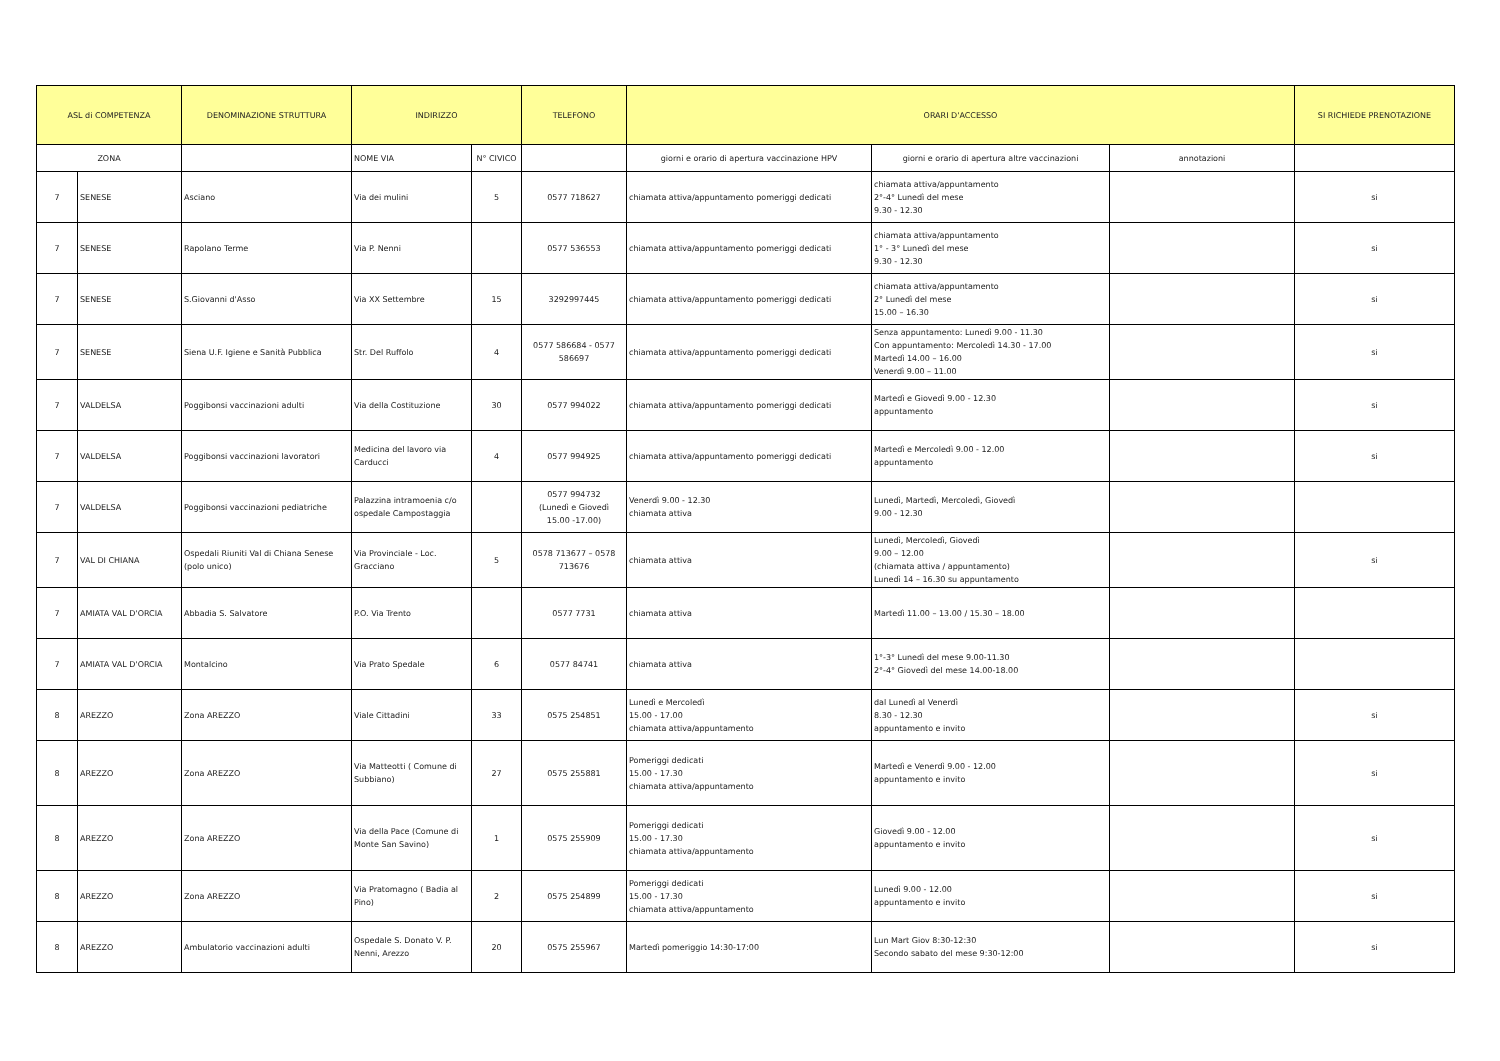| ASL di COMPETENZA | | DENOMINAZIONE STRUTTURA | INDIRIZZO | | TELEFONO | ORARI D'ACCESSO | | | SI RICHIEDE PRENOTAZIONE |
| --- | --- | --- | --- | --- | --- | --- | --- | --- | --- |
| ZONA | | | NOME VIA | N° CIVICO | | giorni e orario di apertura vaccinazione HPV | giorni e orario di apertura altre vaccinazioni | annotazioni | |
| 7 | SENESE | Asciano | Via dei mulini | 5 | 0577 718627 | chiamata attiva/appuntamento pomeriggi dedicati | chiamata attiva/appuntamento 2°-4° Lunedì del mese 9.30 - 12.30 | | si |
| 7 | SENESE | Rapolano Terme | Via P. Nenni | | 0577 536553 | chiamata attiva/appuntamento pomeriggi dedicati | chiamata attiva/appuntamento 1° - 3° Lunedì del mese 9.30 - 12.30 | | si |
| 7 | SENESE | S.Giovanni d'Asso | Via XX Settembre | 15 | 3292997445 | chiamata attiva/appuntamento pomeriggi dedicati | chiamata attiva/appuntamento 2° Lunedì del mese 15.00 – 16.30 | | si |
| 7 | SENESE | Siena U.F. Igiene e Sanità Pubblica | Str. Del Ruffolo | 4 | 0577 586684 - 0577 586697 | chiamata attiva/appuntamento pomeriggi dedicati | Senza appuntamento: Lunedì 9.00 - 11.30 Con appuntamento: Mercoledì 14.30 - 17.00 Martedì 14.00 – 16.00 Venerdì 9.00 – 11.00 | | si |
| 7 | VALDELSA | Poggibonsi vaccinazioni adulti | Via della Costituzione | 30 | 0577 994022 | chiamata attiva/appuntamento pomeriggi dedicati | Martedì e Giovedì 9.00 - 12.30 appuntamento | | si |
| 7 | VALDELSA | Poggibonsi vaccinazioni lavoratori | Medicina del lavoro via Carducci | 4 | 0577 994925 | chiamata attiva/appuntamento pomeriggi dedicati | Martedì e Mercoledì 9.00 - 12.00 appuntamento | | si |
| 7 | VALDELSA | Poggibonsi vaccinazioni pediatriche | Palazzina intramoenia c/o ospedale Campostaggia | | 0577 994732 (Lunedì e Giovedì 15.00 -17.00) | Venerdì 9.00 - 12.30 chiamata attiva | Lunedì, Martedì, Mercoledì, Giovedì 9.00 - 12.30 | | |
| 7 | VAL DI CHIANA | Ospedali Riuniti Val di Chiana Senese (polo unico) | Via Provinciale - Loc. Gracciano | 5 | 0578 713677 – 0578 713676 | chiamata attiva | Lunedì, Mercoledì, Giovedì 9.00 – 12.00 (chiamata attiva / appuntamento) Lunedì 14 – 16.30 su appuntamento | | si |
| 7 | AMIATA VAL D'ORCIA | Abbadia S. Salvatore | P.O. Via Trento | | 0577 7731 | chiamata attiva | Martedì 11.00 – 13.00 / 15.30 – 18.00 | | |
| 7 | AMIATA VAL D'ORCIA | Montalcino | Via Prato Spedale | 6 | 0577 84741 | chiamata attiva | 1°-3° Lunedì del mese 9.00-11.30 2°-4° Giovedì del mese 14.00-18.00 | | |
| 8 | AREZZO | Zona AREZZO | Viale Cittadini | 33 | 0575 254851 | Lunedì e Mercoledì 15.00 - 17.00 chiamata attiva/appuntamento | dal Lunedì al Venerdì 8.30 - 12.30 appuntamento e invito | | si |
| 8 | AREZZO | Zona AREZZO | Via Matteotti ( Comune di Subbiano) | 27 | 0575 255881 | Pomeriggi dedicati 15.00 - 17.30 chiamata attiva/appuntamento | Martedì e Venerdì 9.00 - 12.00 appuntamento e invito | | si |
| 8 | AREZZO | Zona AREZZO | Via della Pace (Comune di Monte San Savino) | 1 | 0575 255909 | Pomeriggi dedicati 15.00 - 17.30 chiamata attiva/appuntamento | Giovedì 9.00 - 12.00 appuntamento e invito | | si |
| 8 | AREZZO | Zona AREZZO | Via Pratomagno ( Badia al Pino) | 2 | 0575 254899 | Pomeriggi dedicati 15.00 - 17.30 chiamata attiva/appuntamento | Lunedì 9.00 - 12.00 appuntamento e invito | | si |
| 8 | AREZZO | Ambulatorio vaccinazioni adulti | Ospedale S. Donato V. P. Nenni, Arezzo | 20 | 0575 255967 | Martedì pomeriggio 14:30-17:00 | Lun Mart Giov 8:30-12:30 Secondo sabato del mese 9:30-12:00 | | si |